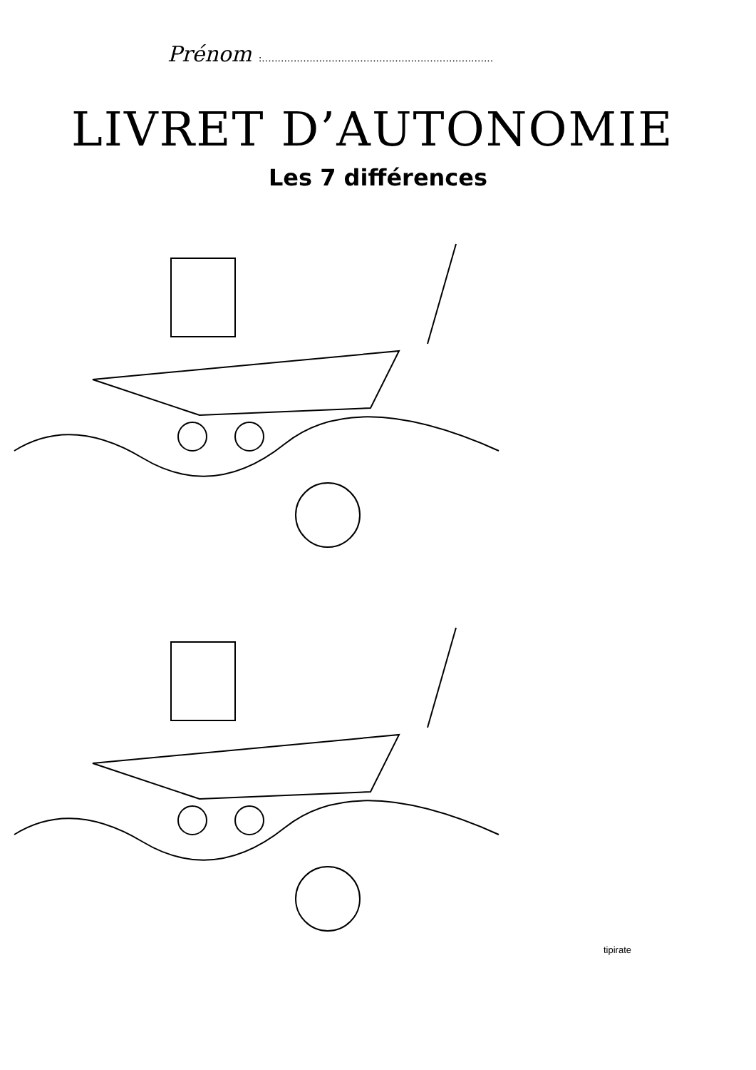Prénom :.........................................................................
LIVRET D’AUTONOMIE
Les 7 différences
tipirate